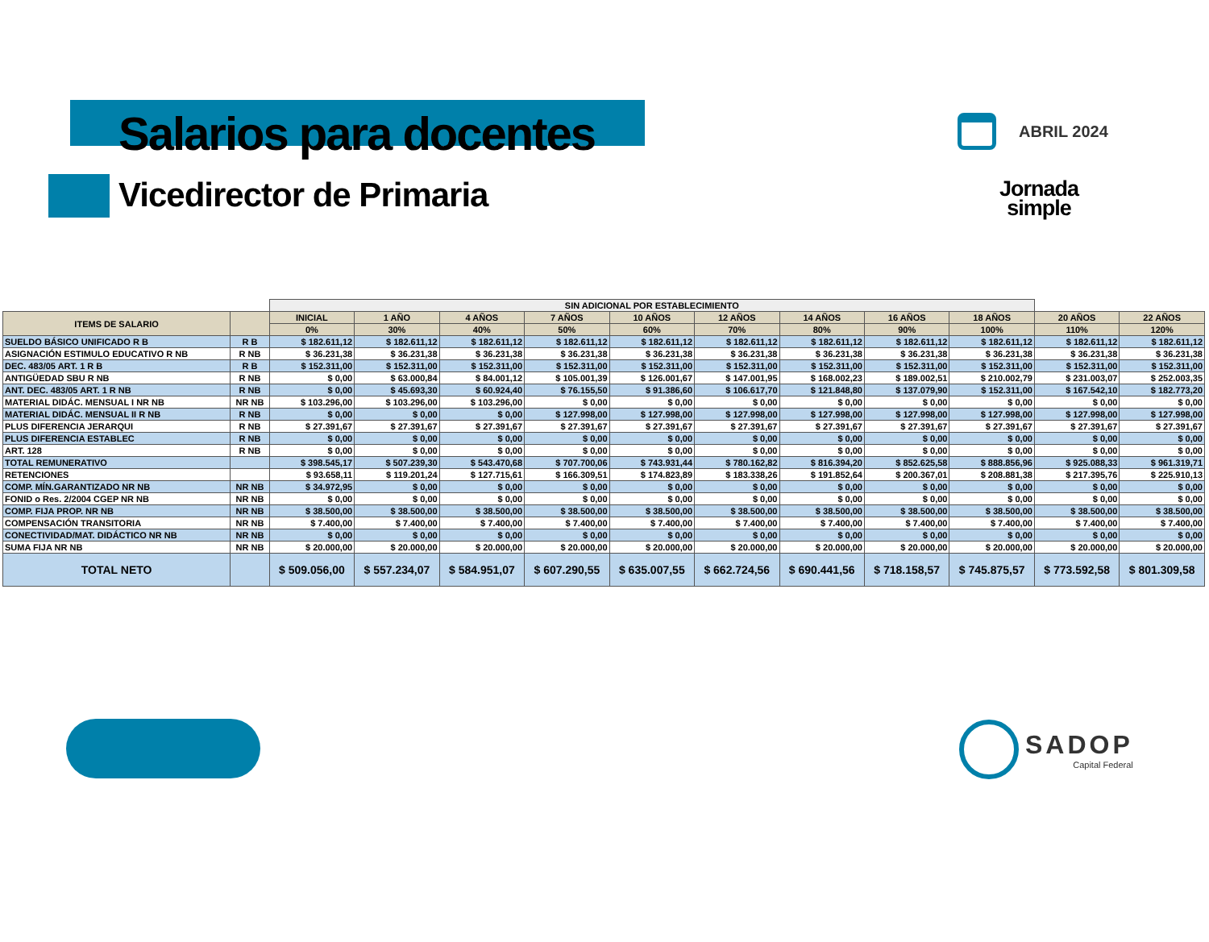Salarios para docentes
Vicedirector de Primaria
ABRIL 2024
Jornada
simple
SADOP
Capital Federal
| | | SIN ADICIONAL POR ESTABLECIMIENTO | | | | | | | | | | |
| --- | --- | --- | --- | --- | --- | --- | --- | --- | --- | --- | --- | --- |
| ITEMS DE SALARIO | | INICIAL | 1 AÑO | 4 AÑOS | 7 AÑOS | 10 AÑOS | 12 AÑOS | 14 AÑOS | 16 AÑOS | 18 AÑOS | 20 AÑOS | 22 AÑOS |
| | | 0% | 30% | 40% | 50% | 60% | 70% | 80% | 90% | 100% | 110% | 120% |
| SUELDO BÁSICO UNIFICADO R B | R B | $ 182.611,12 | $ 182.611,12 | $ 182.611,12 | $ 182.611,12 | $ 182.611,12 | $ 182.611,12 | $ 182.611,12 | $ 182.611,12 | $ 182.611,12 | $ 182.611,12 | $ 182.611,12 |
| ASIGNACIÓN ESTIMULO EDUCATIVO R NB | R NB | $ 36.231,38 | $ 36.231,38 | $ 36.231,38 | $ 36.231,38 | $ 36.231,38 | $ 36.231,38 | $ 36.231,38 | $ 36.231,38 | $ 36.231,38 | $ 36.231,38 | $ 36.231,38 |
| DEC. 483/05 ART. 1 R B | R B | $ 152.311,00 | $ 152.311,00 | $ 152.311,00 | $ 152.311,00 | $ 152.311,00 | $ 152.311,00 | $ 152.311,00 | $ 152.311,00 | $ 152.311,00 | $ 152.311,00 | $ 152.311,00 |
| ANTIGÜEDAD SBU R NB | R NB | $ 0,00 | $ 63.000,84 | $ 84.001,12 | $ 105.001,39 | $ 126.001,67 | $ 147.001,95 | $ 168.002,23 | $ 189.002,51 | $ 210.002,79 | $ 231.003,07 | $ 252.003,35 |
| ANT. DEC. 483/05 ART. 1 R NB | R NB | $ 0,00 | $ 45.693,30 | $ 60.924,40 | $ 76.155,50 | $ 91.386,60 | $ 106.617,70 | $ 121.848,80 | $ 137.079,90 | $ 152.311,00 | $ 167.542,10 | $ 182.773,20 |
| MATERIAL DIDÁC. MENSUAL I NR NB | NR NB | $ 103.296,00 | $ 103.296,00 | $ 103.296,00 | $ 0,00 | $ 0,00 | $ 0,00 | $ 0,00 | $ 0,00 | $ 0,00 | $ 0,00 | $ 0,00 |
| MATERIAL DIDÁC. MENSUAL II R NB | R NB | $ 0,00 | $ 0,00 | $ 0,00 | $ 127.998,00 | $ 127.998,00 | $ 127.998,00 | $ 127.998,00 | $ 127.998,00 | $ 127.998,00 | $ 127.998,00 | $ 127.998,00 |
| PLUS DIFERENCIA JERARQUI | R NB | $ 27.391,67 | $ 27.391,67 | $ 27.391,67 | $ 27.391,67 | $ 27.391,67 | $ 27.391,67 | $ 27.391,67 | $ 27.391,67 | $ 27.391,67 | $ 27.391,67 | $ 27.391,67 |
| PLUS DIFERENCIA ESTABLEC | R NB | $ 0,00 | $ 0,00 | $ 0,00 | $ 0,00 | $ 0,00 | $ 0,00 | $ 0,00 | $ 0,00 | $ 0,00 | $ 0,00 | $ 0,00 |
| ART. 128 | R NB | $ 0,00 | $ 0,00 | $ 0,00 | $ 0,00 | $ 0,00 | $ 0,00 | $ 0,00 | $ 0,00 | $ 0,00 | $ 0,00 | $ 0,00 |
| TOTAL REMUNERATIVO | | $ 398.545,17 | $ 507.239,30 | $ 543.470,68 | $ 707.700,06 | $ 743.931,44 | $ 780.162,82 | $ 816.394,20 | $ 852.625,58 | $ 888.856,96 | $ 925.088,33 | $ 961.319,71 |
| RETENCIONES | | $ 93.658,11 | $ 119.201,24 | $ 127.715,61 | $ 166.309,51 | $ 174.823,89 | $ 183.338,26 | $ 191.852,64 | $ 200.367,01 | $ 208.881,38 | $ 217.395,76 | $ 225.910,13 |
| COMP. MÍN.GARANTIZADO NR NB | NR NB | $ 34.972,95 | $ 0,00 | $ 0,00 | $ 0,00 | $ 0,00 | $ 0,00 | $ 0,00 | $ 0,00 | $ 0,00 | $ 0,00 | $ 0,00 |
| FONID o Res. 2/2004 CGEP NR NB | NR NB | $ 0,00 | $ 0,00 | $ 0,00 | $ 0,00 | $ 0,00 | $ 0,00 | $ 0,00 | $ 0,00 | $ 0,00 | $ 0,00 | $ 0,00 |
| COMP. FIJA PROP. NR NB | NR NB | $ 38.500,00 | $ 38.500,00 | $ 38.500,00 | $ 38.500,00 | $ 38.500,00 | $ 38.500,00 | $ 38.500,00 | $ 38.500,00 | $ 38.500,00 | $ 38.500,00 | $ 38.500,00 |
| COMPENSACIÓN TRANSITORIA | NR NB | $ 7.400,00 | $ 7.400,00 | $ 7.400,00 | $ 7.400,00 | $ 7.400,00 | $ 7.400,00 | $ 7.400,00 | $ 7.400,00 | $ 7.400,00 | $ 7.400,00 | $ 7.400,00 |
| CONECTIVIDAD/MAT. DIDÁCTICO NR NB | NR NB | $ 0,00 | $ 0,00 | $ 0,00 | $ 0,00 | $ 0,00 | $ 0,00 | $ 0,00 | $ 0,00 | $ 0,00 | $ 0,00 | $ 0,00 |
| SUMA FIJA NR NB | NR NB | $ 20.000,00 | $ 20.000,00 | $ 20.000,00 | $ 20.000,00 | $ 20.000,00 | $ 20.000,00 | $ 20.000,00 | $ 20.000,00 | $ 20.000,00 | $ 20.000,00 | $ 20.000,00 |
| TOTAL NETO | | $ 509.056,00 | $ 557.234,07 | $ 584.951,07 | $ 607.290,55 | $ 635.007,55 | $ 662.724,56 | $ 690.441,56 | $ 718.158,57 | $ 745.875,57 | $ 773.592,58 | $ 801.309,58 |